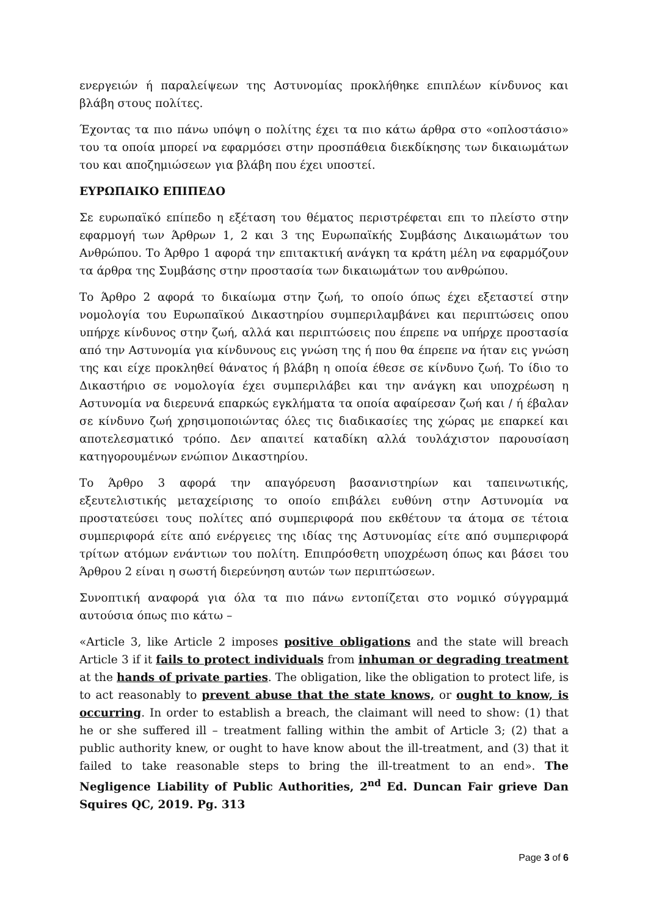ενεργειών ή παραλείψεων της Αστυνομίας προκλήθηκε επιπλέων κίνδυνος και βλάβη στους πολίτες.
Έχοντας τα πιο πάνω υπόψη ο πολίτης έχει τα πιο κάτω άρθρα στο «οπλοστάσιο» του τα οποία μπορεί να εφαρμόσει στην προσπάθεια διεκδίκησης των δικαιωμάτων του και αποζημιώσεων για βλάβη που έχει υποστεί.
ΕΥΡΩΠΑΙΚΟ ΕΠΙΠΕΔΟ
Σε ευρωπαϊκό επίπεδο η εξέταση του θέματος περιστρέφεται επι το πλείστο στην εφαρμογή των Άρθρων 1, 2 και 3 της Ευρωπαϊκής Συμβάσης Δικαιωμάτων του Ανθρώπου. Το Άρθρο 1 αφορά την επιτακτική ανάγκη τα κράτη μέλη να εφαρμόζουν τα άρθρα της Συμβάσης στην προστασία των δικαιωμάτων του ανθρώπου.
Το Άρθρο 2 αφορά το δικαίωμα στην ζωή, το οποίο όπως έχει εξεταστεί στην νομολογία του Ευρωπαϊκού Δικαστηρίου συμπεριλαμβάνει και περιπτώσεις οπου υπήρχε κίνδυνος στην ζωή, αλλά και περιπτώσεις που έπρεπε να υπήρχε προστασία από την Αστυνομία για κίνδυνους εις γνώση της ή που θα έπρεπε να ήταν εις γνώση της και είχε προκληθεί θάνατος ή βλάβη η οποία έθεσε σε κίνδυνο ζωή. Το ίδιο το Δικαστήριο σε νομολογία έχει συμπεριλάβει και την ανάγκη και υποχρέωση η Αστυνομία να διερευνά επαρκώς εγκλήματα τα οποία αφαίρεσαν ζωή και / ή έβαλαν σε κίνδυνο ζωή χρησιμοποιώντας όλες τις διαδικασίες της χώρας με επαρκεί και αποτελεσματικό τρόπο. Δεν απαιτεί καταδίκη αλλά τουλάχιστον παρουσίαση κατηγορουμένων ενώπιον Δικαστηρίου.
Το Άρθρο 3 αφορά την απαγόρευση βασανιστηρίων και ταπεινωτικής, εξευτελιστικής μεταχείρισης το οποίο επιβάλει ευθύνη στην Αστυνομία να προστατεύσει τους πολίτες από συμπεριφορά που εκθέτουν τα άτομα σε τέτοια συμπεριφορά είτε από ενέργειες της ιδίας της Αστυνομίας είτε από συμπεριφορά τρίτων ατόμων ενάντιων του πολίτη. Επιπρόσθετη υποχρέωση όπως και βάσει του Άρθρου 2 είναι η σωστή διερεύνηση αυτών των περιπτώσεων.
Συνοπτική αναφορά για όλα τα πιο πάνω εντοπίζεται στο νομικό σύγγραμμά αυτούσια όπως πιο κάτω –
«Article 3, like Article 2 imposes positive obligations and the state will breach Article 3 if it fails to protect individuals from inhuman or degrading treatment at the hands of private parties. The obligation, like the obligation to protect life, is to act reasonably to prevent abuse that the state knows, or ought to know, is occurring. In order to establish a breach, the claimant will need to show: (1) that he or she suffered ill – treatment falling within the ambit of Article 3; (2) that a public authority knew, or ought to have know about the ill-treatment, and (3) that it failed to take reasonable steps to bring the ill-treatment to an end». The Negligence Liability of Public Authorities, 2<sup>nd</sup> Ed. Duncan Fair grieve Dan Squires QC, 2019. Pg. 313
Page 3 of 6